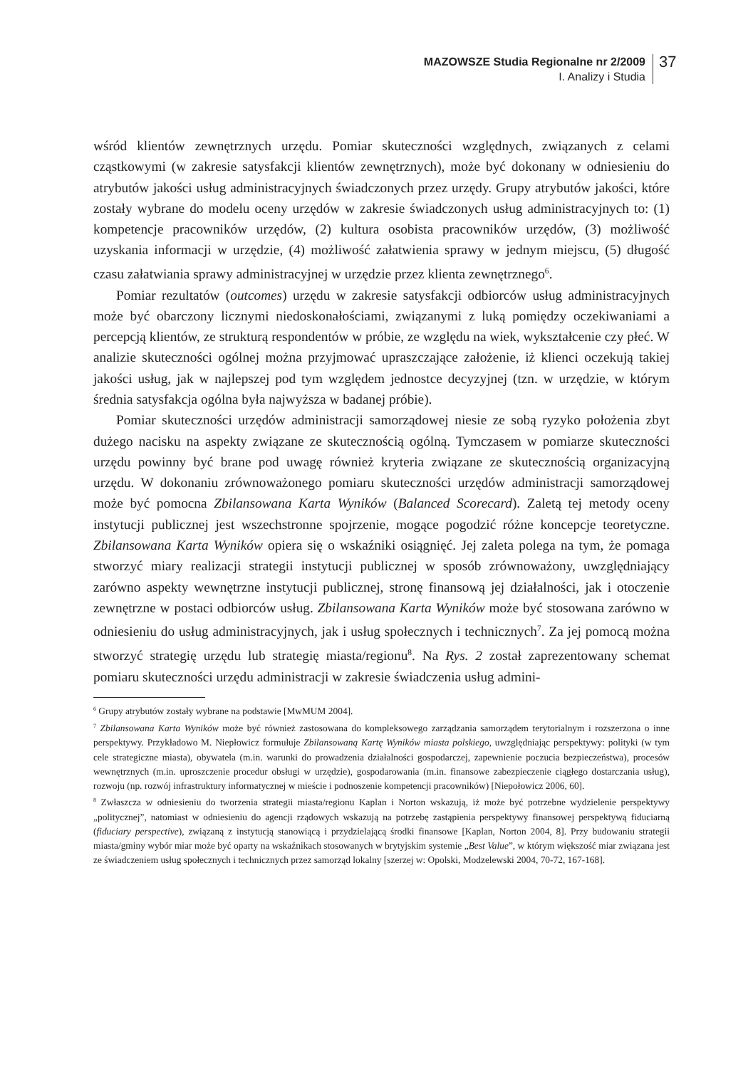MAZOWSZE Studia Regionalne nr 2/2009
I. Analizy i Studia
37
wśród klientów zewnętrznych urzędu. Pomiar skuteczności względnych, związanych z celami cząstkowymi (w zakresie satysfakcji klientów zewnętrznych), może być dokonany w odniesieniu do atrybutów jakości usług administracyjnych świadczonych przez urzędy. Grupy atrybutów jakości, które zostały wybrane do modelu oceny urzędów w zakresie świadczonych usług administracyjnych to: (1) kompetencje pracowników urzędów, (2) kultura osobista pracowników urzędów, (3) możliwość uzyskania informacji w urzędzie, (4) możliwość załatwienia sprawy w jednym miejscu, (5) długość czasu załatwiania sprawy administracyjnej w urzędzie przez klienta zewnętrznego<sup>6</sup>.
Pomiar rezultatów (outcomes) urzędu w zakresie satysfakcji odbiorców usług administracyjnych może być obarczony licznymi niedoskonałościami, związanymi z luką pomiędzy oczekiwaniami a percepcją klientów, ze strukturą respondentów w próbie, ze względu na wiek, wykształcenie czy płeć. W analizie skuteczności ogólnej można przyjmować upraszczające założenie, iż klienci oczekują takiej jakości usług, jak w najlepszej pod tym względem jednostce decyzyjnej (tzn. w urzędzie, w którym średnia satysfakcja ogólna była najwyższa w badanej próbie).
Pomiar skuteczności urzędów administracji samorządowej niesie ze sobą ryzyko położenia zbyt dużego nacisku na aspekty związane ze skutecznością ogólną. Tymczasem w pomiarze skuteczności urzędu powinny być brane pod uwagę również kryteria związane ze skutecznością organizacyjną urzędu. W dokonaniu zrównoważonego pomiaru skuteczności urzędów administracji samorządowej może być pomocna Zbilansowana Karta Wyników (Balanced Scorecard). Zaletą tej metody oceny instytucji publicznej jest wszechstronne spojrzenie, mogące pogodzić różne koncepcje teoretyczne. Zbilansowana Karta Wyników opiera się o wskaźniki osiągnięć. Jej zaleta polega na tym, że pomaga stworzyć miary realizacji strategii instytucji publicznej w sposób zrównoważony, uwzględniający zarówno aspekty wewnętrzne instytucji publicznej, stronę finansową jej działalności, jak i otoczenie zewnętrzne w postaci odbiorców usług. Zbilansowana Karta Wyników może być stosowana zarówno w odniesieniu do usług administracyjnych, jak i usług społecznych i technicznych<sup>7</sup>. Za jej pomocą można stworzyć strategię urzędu lub strategię miasta/regionu<sup>8</sup>. Na Rys. 2 został zaprezentowany schemat pomiaru skuteczności urzędu administracji w zakresie świadczenia usług admini-
<sup>6</sup> Grupy atrybutów zostały wybrane na podstawie [MwMUM 2004].
<sup>7</sup> Zbilansowana Karta Wyników może być również zastosowana do kompleksowego zarządzania samorządem terytorialnym i rozszerzona o inne perspektywy. Przykładowo M. Niepłowicz formułuje Zbilansowaną Kartę Wyników miasta polskiego, uwzględniając perspektywy: polityki (w tym cele strategiczne miasta), obywatela (m.in. warunki do prowadzenia działalności gospodarczej, zapewnienie poczucia bezpieczeństwa), procesów wewnętrznych (m.in. uproszczenie procedur obsługi w urzędzie), gospodarowania (m.in. finansowe zabezpieczenie ciągłego dostarczania usług), rozwoju (np. rozwój infrastruktury informatycznej w mieście i podnoszenie kompetencji pracowników) [Niepołowicz 2006, 60].
<sup>8</sup> Zwłaszcza w odniesieniu do tworzenia strategii miasta/regionu Kaplan i Norton wskazują, iż może być potrzebne wydzielenie perspektywy „politycznej”, natomiast w odniesieniu do agencji rządowych wskazują na potrzebę zastąpienia perspektywy finansowej perspektywą fiduciarną (fiduciary perspective), związaną z instytucją stanowiącą i przydzielającą środki finansowe [Kaplan, Norton 2004, 8]. Przy budowaniu strategii miasta/gminy wybór miar może być oparty na wskaźnikach stosowanych w brytyjskim systemie „Best Value”, w którym większość miar związana jest ze świadczeniem usług społecznych i technicznych przez samorząd lokalny [szerzej w: Opolski, Modzelewski 2004, 70-72, 167-168].